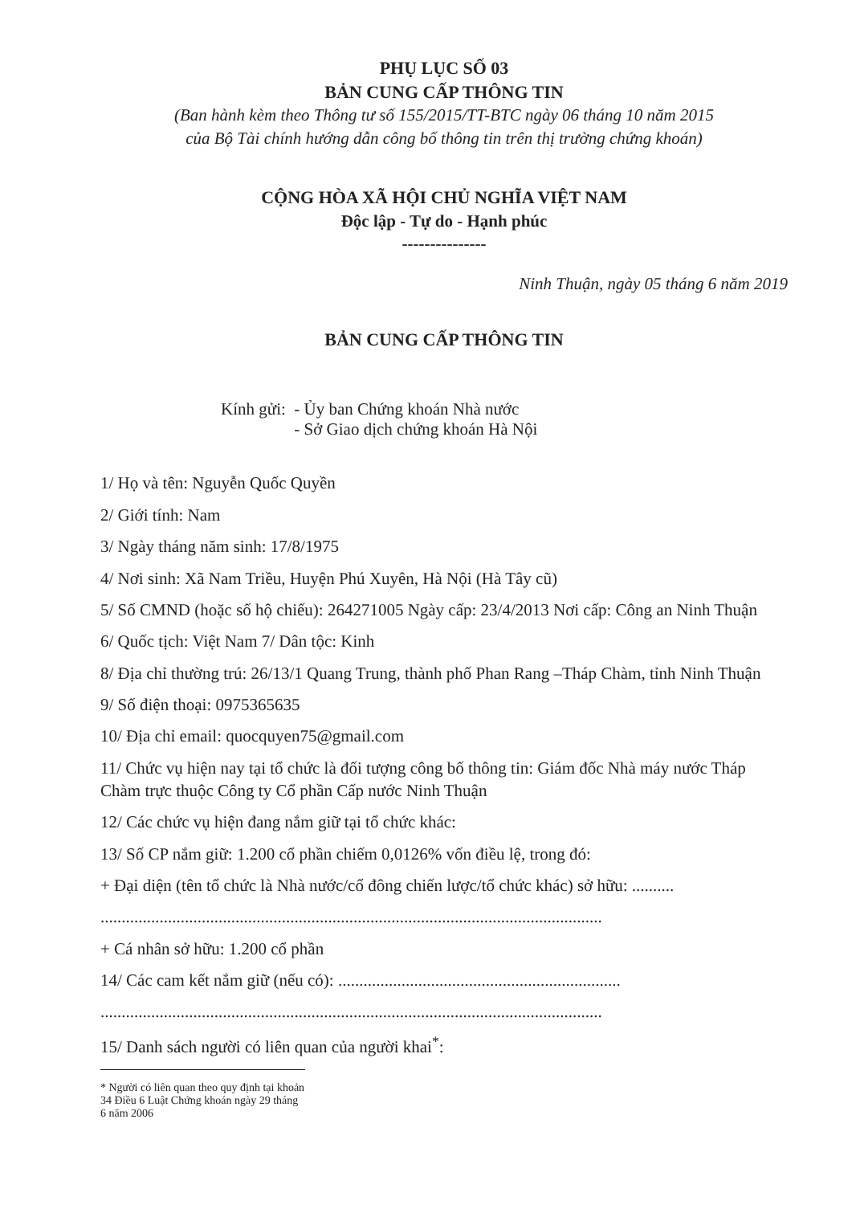PHỤ LỤC SỐ 03
BẢN CUNG CẤP THÔNG TIN
(Ban hành kèm theo Thông tư số 155/2015/TT-BTC ngày 06 tháng 10 năm 2015
của Bộ Tài chính hướng dẫn công bố thông tin trên thị trường chứng khoán)
CỘNG HÒA XÃ HỘI CHỦ NGHĨA VIỆT NAM
Độc lập - Tự do - Hạnh phúc
---------------
Ninh Thuận, ngày 05 tháng 6 năm 2019
BẢN CUNG CẤP THÔNG TIN
Kính gửi: - Ủy ban Chứng khoán Nhà nước
- Sở Giao dịch chứng khoán Hà Nội
1/ Họ và tên: Nguyễn Quốc Quyền
2/ Giới tính: Nam
3/ Ngày tháng năm sinh: 17/8/1975
4/ Nơi sinh: Xã Nam Triều, Huyện Phú Xuyên, Hà Nội (Hà Tây cũ)
5/ Số CMND (hoặc số hộ chiếu): 264271005 Ngày cấp: 23/4/2013 Nơi cấp: Công an Ninh Thuận
6/ Quốc tịch: Việt Nam 7/ Dân tộc: Kinh
8/ Địa chỉ thường trú: 26/13/1 Quang Trung, thành phố Phan Rang –Tháp Chàm, tỉnh Ninh Thuận
9/ Số điện thoại: 0975365635
10/ Địa chỉ email: quocquyen75@gmail.com
11/ Chức vụ hiện nay tại tổ chức là đối tượng công bố thông tin: Giám đốc Nhà máy nước Tháp Chàm trực thuộc Công ty Cổ phần Cấp nước Ninh Thuận
12/ Các chức vụ hiện đang nắm giữ tại tổ chức khác:
13/ Số CP nắm giữ: 1.200 cổ phần chiếm 0,0126% vốn điều lệ, trong đó:
+ Đại diện (tên tổ chức là Nhà nước/cổ đông chiến lược/tổ chức khác) sở hữu: ..........
.......................................................................................................................
+ Cá nhân sở hữu: 1.200 cổ phần
14/ Các cam kết nắm giữ (nếu có): ...................................................................
.......................................................................................................................
15/ Danh sách người có liên quan của người khai<sup>*</sup>:
* Người có liên quan theo quy định tại khoản 34 Điều 6 Luật Chứng khoán ngày 29 tháng 6 năm 2006